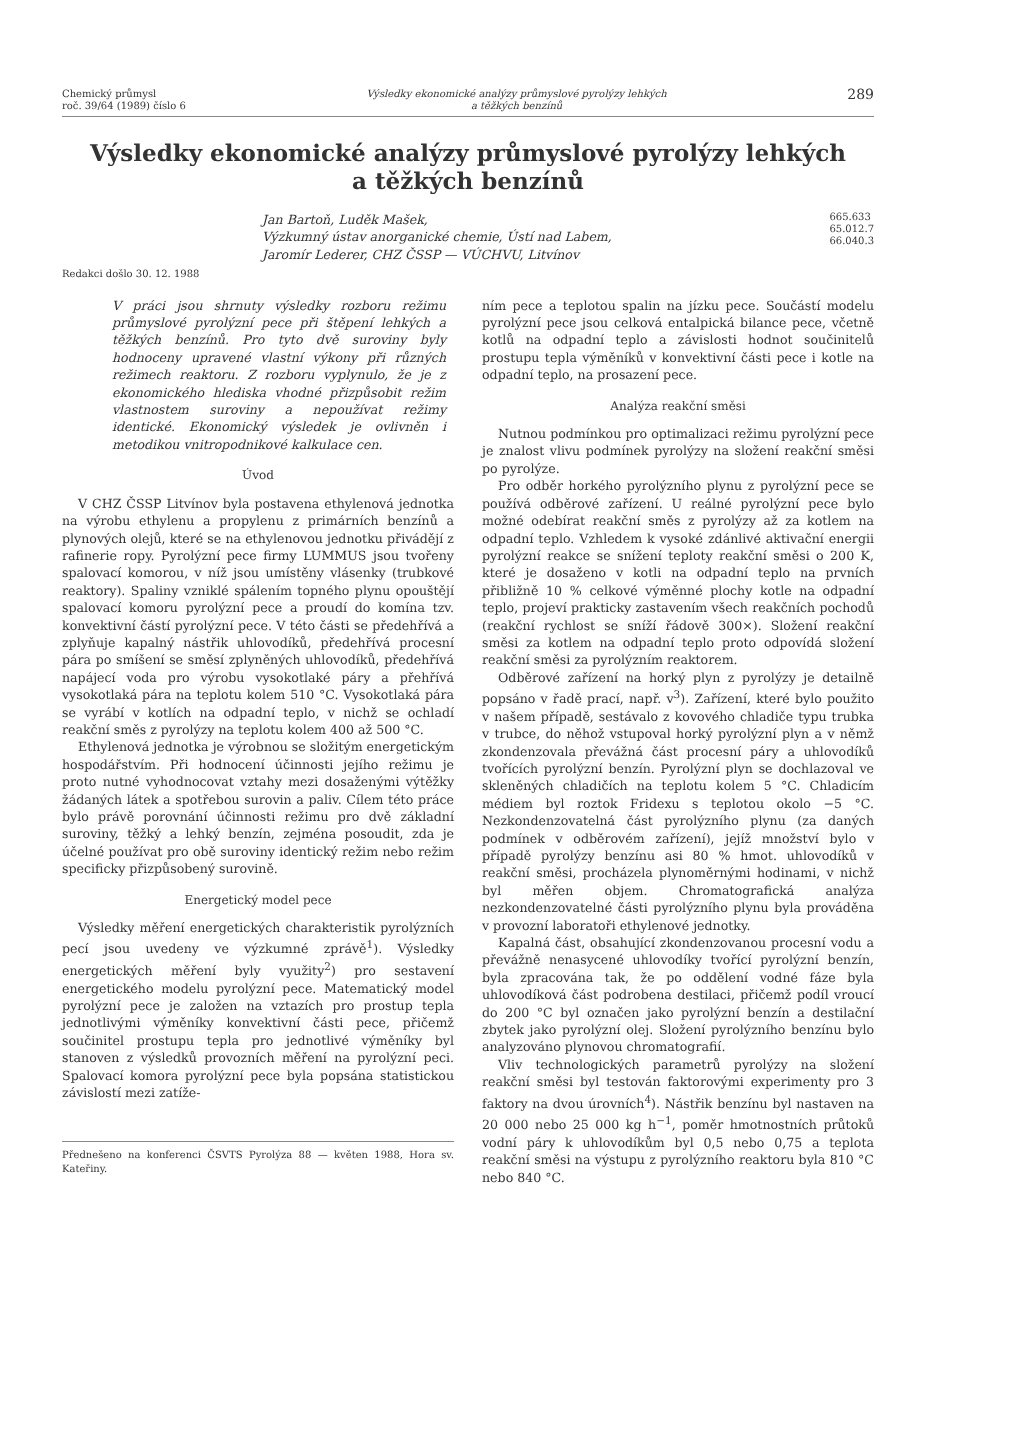Chemický průmysl
roč. 39/64 (1989) číslo 6
Výsledky ekonomické analýzy průmyslové pyrolýzy lehkých
a těžkých benzínů
289
Výsledky ekonomické analýzy průmyslové pyrolýzy lehkých
a těžkých benzínů
Jan Bartoň, Luděk Mašek,
Výzkumný ústav anorganické chemie, Ústí nad Labem,
Jaromír Lederer, CHZ ČSSP — VÚCHVU, Litvínov
665.633
65.012.7
66.040.3
Redakci došlo 30. 12. 1988
V práci jsou shrnuty výsledky rozboru režimu průmyslové pyrolýzní pece při štěpení lehkých a těžkých benzínů. Pro tyto dvě suroviny byly hodnoceny upravené vlastní výkony při různých režimech reaktoru. Z rozboru vyplynulo, že je z ekonomického hlediska vhodné přizpůsobit režim vlastnostem suroviny a nepoužívat režimy identické. Ekonomický výsledek je ovlivněn i metodikou vnitropodnikové kalkulace cen.
Úvod
V CHZ ČSSP Litvínov byla postavena ethylenová jednotka na výrobu ethylenu a propylenu z primárních benzínů a plynových olejů, které se na ethylenovou jednotku přivádějí z rafinerie ropy. Pyrolýzní pece firmy LUMMUS jsou tvořeny spalovací komorou, v níž jsou umístěny vlásenky (trubkové reaktory). Spaliny vzniklé spálením topného plynu opouštějí spalovací komoru pyrolýzní pece a proudí do komína tzv. konvektivní částí pyrolýzní pece. V této části se předehřívá a zplyňuje kapalný nástřik uhlovodíků, předehřívá procesní pára po smíšení se směsí zplyněných uhlovodíků, předehřívá napájecí voda pro výrobu vysokotlaké páry a přehřívá vysokotlaká pára na teplotu kolem 510 °C. Vysokotlaká pára se vyrábí v kotlích na odpadní teplo, v nichž se ochladí reakční směs z pyrolýzy na teplotu kolem 400 až 500 °C.
Ethylenová jednotka je výrobnou se složitým energetickým hospodářstvím. Při hodnocení účinnosti jejího režimu je proto nutné vyhodnocovat vztahy mezi dosaženými výtěžky žádaných látek a spotřebou surovin a paliv. Cílem této práce bylo právě porovnání účinnosti režimu pro dvě základní suroviny, těžký a lehký benzín, zejména posoudit, zda je účelné používat pro obě suroviny identický režim nebo režim specificky přizpůsobený surovině.
Energetický model pece
Výsledky měření energetických charakteristik pyrolýzních pecí jsou uvedeny ve výzkumné zprávě<sup>1</sup>). Výsledky energetických měření byly využity<sup>2</sup>) pro sestavení energetického modelu pyrolýzní pece. Matematický model pyrolýzní pece je založen na vztazích pro prostup tepla jednotlivými výměníky konvektivní části pece, přičemž součinitel prostupu tepla pro jednotlivé výměníky byl stanoven z výsledků provozních měření na pyrolýzní peci. Spalovací komora pyrolýzní pece byla popsána statistickou závislostí mezi zatíže-
Přednešeno na konferenci ČSVTS Pyrolýza 88 — květen 1988, Hora sv. Kateřiny.
ním pece a teplotou spalin na jízku pece. Součástí modelu pyrolýzní pece jsou celková entalpická bilance pece, včetně kotlů na odpadní teplo a závislosti hodnot součinitelů prostupu tepla výměníků v konvektivní části pece i kotle na odpadní teplo, na prosazení pece.
Analýza reakční směsi
Nutnou podmínkou pro optimalizaci režimu pyrolýzní pece je znalost vlivu podmínek pyrolýzy na složení reakční směsi po pyrolýze.
Pro odběr horkého pyrolýzního plynu z pyrolýzní pece se používá odběrové zařízení. U reálné pyrolýzní pece bylo možné odebírat reakční směs z pyrolýzy až za kotlem na odpadní teplo. Vzhledem k vysoké zdánlivé aktivační energii pyrolýzní reakce se snížení teploty reakční směsi o 200 K, které je dosaženo v kotli na odpadní teplo na prvních přibližně 10 % celkové výměnné plochy kotle na odpadní teplo, projeví prakticky zastavením všech reakčních pochodů (reakční rychlost se sníží řádově 300×). Složení reakční směsi za kotlem na odpadní teplo proto odpovídá složení reakční směsi za pyrolýzním reaktorem.
Odběrové zařízení na horký plyn z pyrolýzy je detailně popsáno v řadě prací, např. v<sup>3</sup>). Zařízení, které bylo použito v našem případě, sestávalo z kovového chladiče typu trubka v trubce, do něhož vstupoval horký pyrolýzní plyn a v němž zkondenzovala převážná část procesní páry a uhlovodíků tvořících pyrolýzní benzín. Pyrolýzní plyn se dochlazoval ve skleněných chladičích na teplotu kolem 5 °C. Chladicím médiem byl roztok Fridexu s teplotou okolo −5 °C. Nezkondenzovatelná část pyrolýzního plynu (za daných podmínek v odběrovém zařízení), jejíž množství bylo v případě pyrolýzy benzínu asi 80 % hmot. uhlovodíků v reakční směsi, procházela plynoměrnými hodinami, v nichž byl měřen objem. Chromatografická analýza nezkondenzovatelné části pyrolýzního plynu byla prováděna v provozní laboratoři ethylenové jednotky.
Kapalná část, obsahující zkondenzovanou procesní vodu a převážně nenasycené uhlovodíky tvořící pyrolýzní benzín, byla zpracována tak, že po oddělení vodné fáze byla uhlovodíková část podrobena destilaci, přičemž podíl vroucí do 200 °C byl označen jako pyrolýzní benzín a destilační zbytek jako pyrolýzní olej. Složení pyrolýzního benzínu bylo analyzováno plynovou chromatografií.
Vliv technologických parametrů pyrolýzy na složení reakční směsi byl testován faktorovými experimenty pro 3 faktory na dvou úrovních<sup>4</sup>). Nástřik benzínu byl nastaven na 20 000 nebo 25 000 kg h<sup>−1</sup>, poměr hmotnostních průtoků vodní páry k uhlovodíkům byl 0,5 nebo 0,75 a teplota reakční směsi na výstupu z pyrolýzního reaktoru byla 810 °C nebo 840 °C.